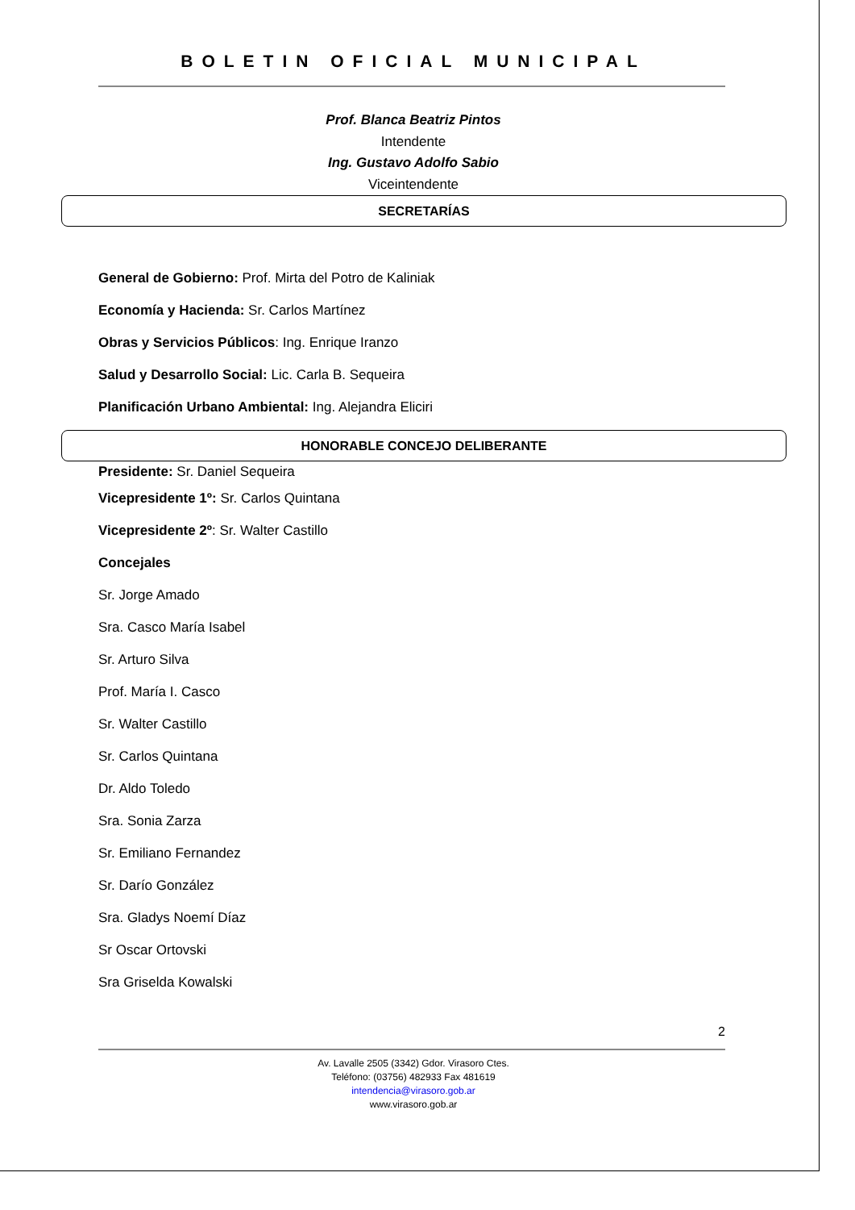BOLETIN OFICIAL MUNICIPAL
Prof. Blanca Beatriz Pintos
Intendente
Ing. Gustavo Adolfo Sabio
Viceintendente
SECRETARÍAS
General de Gobierno: Prof. Mirta del Potro de Kaliniak
Economía y Hacienda: Sr. Carlos Martínez
Obras y Servicios Públicos: Ing. Enrique Iranzo
Salud y Desarrollo Social: Lic. Carla B. Sequeira
Planificación Urbano Ambiental: Ing. Alejandra Eliciri
HONORABLE CONCEJO DELIBERANTE
Presidente: Sr. Daniel Sequeira
Vicepresidente 1º: Sr. Carlos Quintana
Vicepresidente 2º: Sr. Walter Castillo
Concejales
Sr. Jorge Amado
Sra. Casco María Isabel
Sr. Arturo Silva
Prof. María I. Casco
Sr. Walter Castillo
Sr. Carlos Quintana
Dr. Aldo Toledo
Sra. Sonia Zarza
Sr. Emiliano Fernandez
Sr. Darío González
Sra. Gladys Noemí Díaz
Sr Oscar Ortovski
Sra Griselda Kowalski
2
Av. Lavalle 2505 (3342) Gdor. Virasoro Ctes.
Teléfono: (03756) 482933 Fax 481619
intendencia@virasoro.gob.ar
www.virasoro.gob.ar